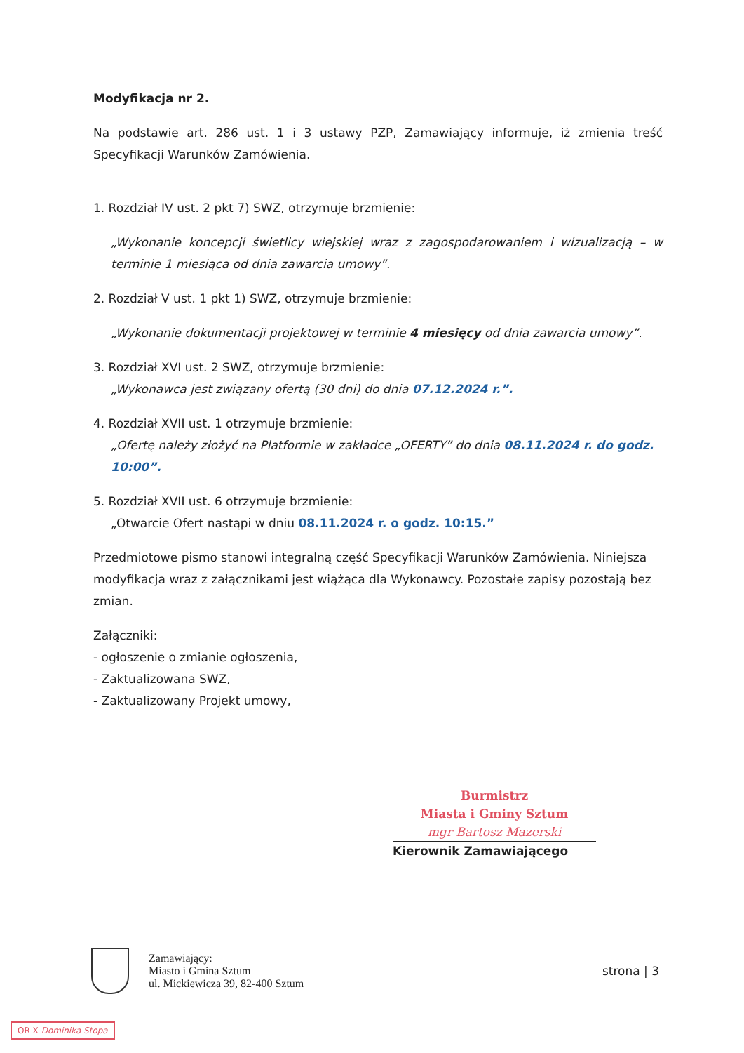Modyfikacja nr 2.
Na podstawie art. 286 ust. 1 i 3 ustawy PZP, Zamawiający informuje, iż zmienia treść Specyfikacji Warunków Zamówienia.
1. Rozdział IV ust. 2 pkt 7) SWZ, otrzymuje brzmienie:
„Wykonanie koncepcji świetlicy wiejskiej wraz z zagospodarowaniem i wizualizacją – w terminie 1 miesiąca od dnia zawarcia umowy”.
2. Rozdział V ust. 1 pkt 1) SWZ, otrzymuje brzmienie:
„Wykonanie dokumentacji projektowej w terminie 4 miesięcy od dnia zawarcia umowy”.
3. Rozdział XVI ust. 2 SWZ, otrzymuje brzmienie:
„Wykonawca jest związany ofertą (30 dni) do dnia 07.12.2024 r.”.
4. Rozdział XVII ust. 1 otrzymuje brzmienie:
„Ofertę należy złożyć na Platformie w zakładce „OFERTY” do dnia 08.11.2024 r. do godz. 10:00”.
5. Rozdział XVII ust. 6 otrzymuje brzmienie:
„Otwarcie Ofert nastąpi w dniu 08.11.2024 r. o godz. 10:15.”
Przedmiotowe pismo stanowi integralną część Specyfikacji Warunków Zamówienia. Niniejsza modyfikacja wraz z załącznikami jest wiążąca dla Wykonawcy. Pozostałe zapisy pozostają bez zmian.
Załączniki:
- ogłoszenie o zmianie ogłoszenia,
- Zaktualizowana SWZ,
- Zaktualizowany Projekt umowy,
Burmistrz
Miasta i Gminy Sztum
mgr Bartosz Mazerski
Kierownik Zamawiającego
Zamawiający:
Miasto i Gmina Sztum
ul. Mickiewicza 39, 82-400 Sztum
strona | 3
OR X Dominika Stopa